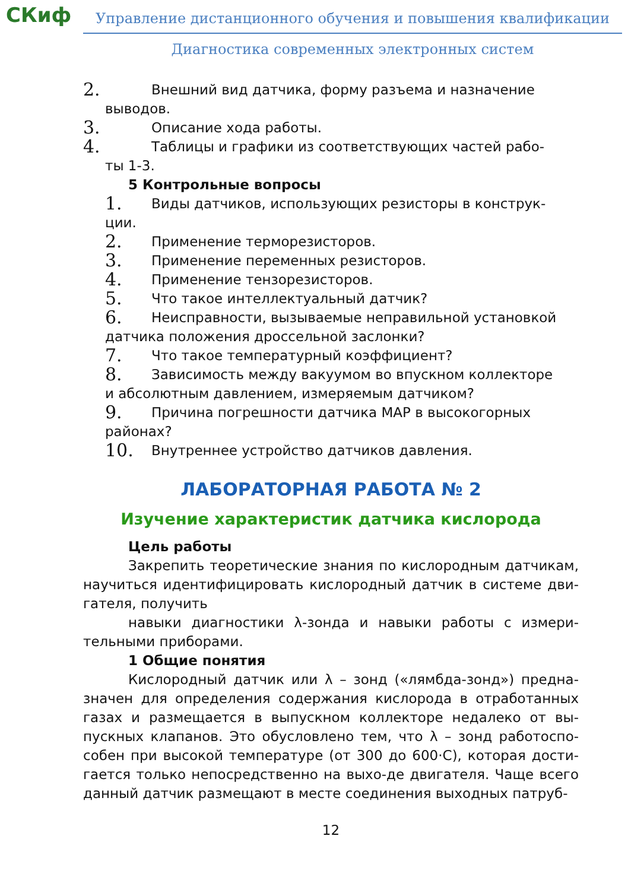СКиф
Управление дистанционного обучения и повышения квалификации
Диагностика современных электронных систем
2. Внешний вид датчика, форму разъема и назначение
выводов.
3. Описание хода работы.
4. Таблицы и графики из соответствующих частей рабо-
ты 1-3.
5 Контрольные вопросы
1. Виды датчиков, использующих резисторы в конструк-
ции.
2. Применение терморезисторов.
3. Применение переменных резисторов.
4. Применение тензорезисторов.
5. Что такое интеллектуальный датчик?
6. Неисправности, вызываемые неправильной установкой
датчика положения дроссельной заслонки?
7. Что такое температурный коэффициент?
8. Зависимость между вакуумом во впускном коллекторе
и абсолютным давлением, измеряемым датчиком?
9. Причина погрешности датчика MAP в высокогорных
районах?
10. Внутреннее устройство датчиков давления.
ЛАБОРАТОРНАЯ РАБОТА № 2
Изучение характеристик датчика кислорода
Цель работы
Закрепить теоретические знания по кислородным датчикам, научиться идентифицировать кислородный датчик в системе дви-гателя, получить
навыки диагностики λ-зонда и навыки работы с измери-тельными приборами.
1 Общие понятия
Кислородный датчик или λ – зонд («лямбда-зонд») предна-значен для определения содержания кислорода в отработанных газах и размещается в выпускном коллекторе недалеко от вы-пускных клапанов. Это обусловлено тем, что λ – зонд работоспо-собен при высокой температуре (от 300 до 600·С), которая дости-гается только непосредственно на выхо-де двигателя. Чаще всего данный датчик размещают в месте соединения выходных патруб-
12